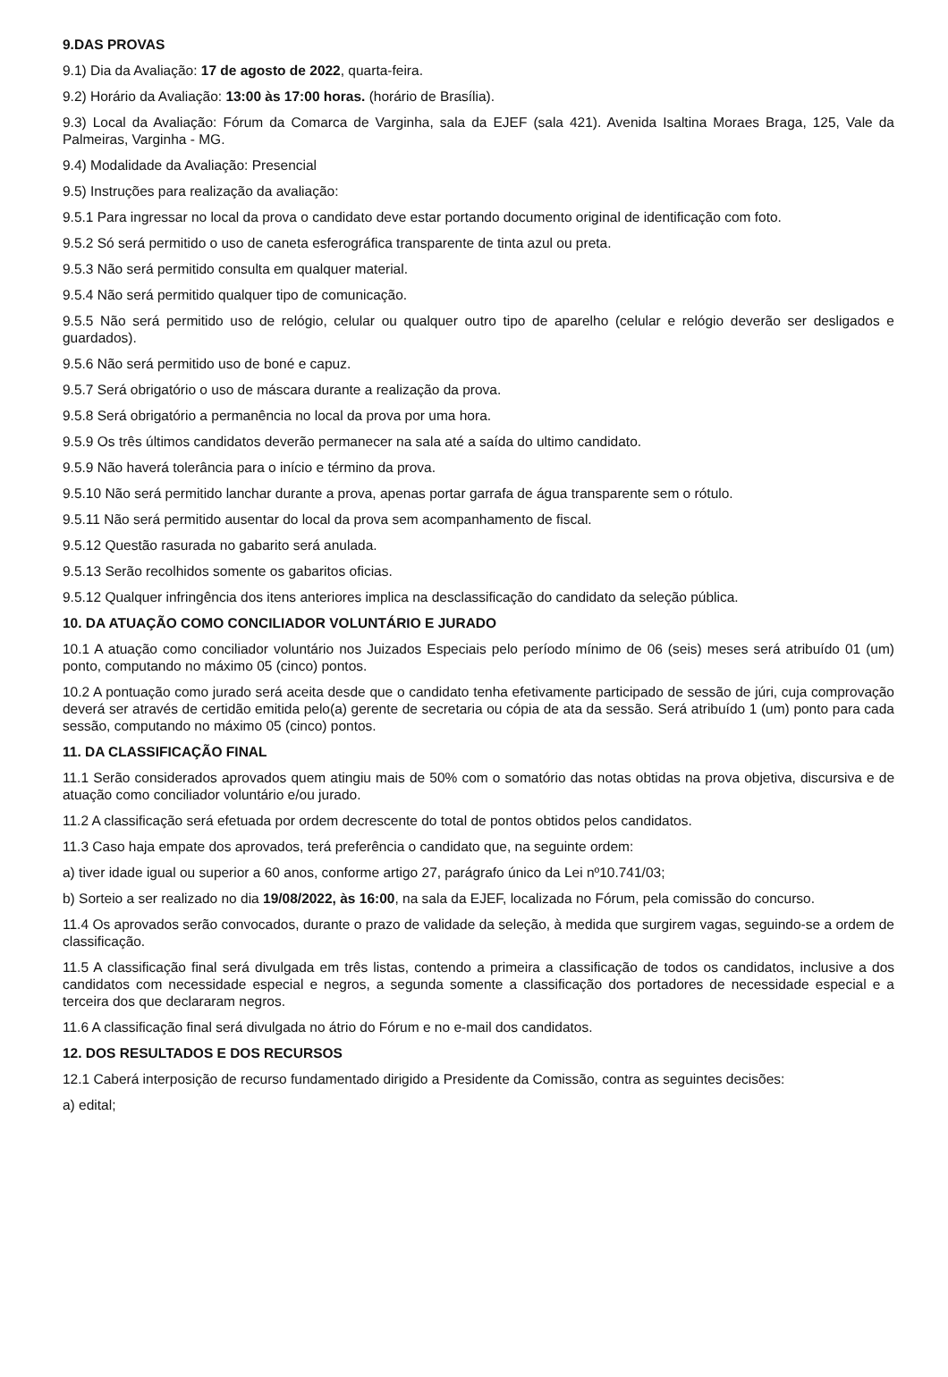9.DAS PROVAS
9.1) Dia da Avaliação: 17 de agosto de 2022, quarta-feira.
9.2) Horário da Avaliação: 13:00 às 17:00 horas. (horário de Brasília).
9.3) Local da Avaliação: Fórum da Comarca de Varginha, sala da EJEF (sala 421). Avenida Isaltina Moraes Braga, 125, Vale da Palmeiras, Varginha - MG.
9.4) Modalidade da Avaliação: Presencial
9.5) Instruções para realização da avaliação:
9.5.1 Para ingressar no local da prova o candidato deve estar portando documento original de identificação com foto.
9.5.2 Só será permitido o uso de caneta esferográfica transparente de tinta azul ou preta.
9.5.3 Não será permitido consulta em qualquer material.
9.5.4 Não será permitido qualquer tipo de comunicação.
9.5.5 Não será permitido uso de relógio, celular ou qualquer outro tipo de aparelho (celular e relógio deverão ser desligados e guardados).
9.5.6 Não será permitido uso de boné e capuz.
9.5.7 Será obrigatório o uso de máscara durante a realização da prova.
9.5.8 Será obrigatório a permanência no local da prova por uma hora.
9.5.9 Os três últimos candidatos deverão permanecer na sala até a saída do ultimo candidato.
9.5.9 Não haverá tolerância para o início e término da prova.
9.5.10 Não será permitido lanchar durante a prova, apenas portar garrafa de água transparente sem o rótulo.
9.5.11 Não será permitido ausentar do local da prova sem acompanhamento de fiscal.
9.5.12 Questão rasurada no gabarito será anulada.
9.5.13 Serão recolhidos somente os gabaritos oficias.
9.5.12 Qualquer infringência dos itens anteriores implica na desclassificação do candidato da seleção pública.
10. DA ATUAÇÃO COMO CONCILIADOR VOLUNTÁRIO E JURADO
10.1 A atuação como conciliador voluntário nos Juizados Especiais pelo período mínimo de 06 (seis) meses será atribuído 01 (um) ponto, computando no máximo 05 (cinco) pontos.
10.2 A pontuação como jurado será aceita desde que o candidato tenha efetivamente participado de sessão de júri, cuja comprovação deverá ser através de certidão emitida pelo(a) gerente de secretaria ou cópia de ata da sessão. Será atribuído 1 (um) ponto para cada sessão, computando no máximo 05 (cinco) pontos.
11. DA CLASSIFICAÇÃO FINAL
11.1 Serão considerados aprovados quem atingiu mais de 50% com o somatório das notas obtidas na prova objetiva, discursiva e de atuação como conciliador voluntário e/ou jurado.
11.2 A classificação será efetuada por ordem decrescente do total de pontos obtidos pelos candidatos.
11.3 Caso haja empate dos aprovados, terá preferência o candidato que, na seguinte ordem:
a) tiver idade igual ou superior a 60 anos, conforme artigo 27, parágrafo único da Lei nº10.741/03;
b) Sorteio a ser realizado no dia 19/08/2022, às 16:00, na sala da EJEF, localizada no Fórum, pela comissão do concurso.
11.4 Os aprovados serão convocados, durante o prazo de validade da seleção, à medida que surgirem vagas, seguindo-se a ordem de classificação.
11.5 A classificação final será divulgada em três listas, contendo a primeira a classificação de todos os candidatos, inclusive a dos candidatos com necessidade especial e negros, a segunda somente a classificação dos portadores de necessidade especial e a terceira dos que declararam negros.
11.6 A classificação final será divulgada no átrio do Fórum e no e-mail dos candidatos.
12. DOS RESULTADOS E DOS RECURSOS
12.1 Caberá interposição de recurso fundamentado dirigido a Presidente da Comissão, contra as seguintes decisões:
a) edital;